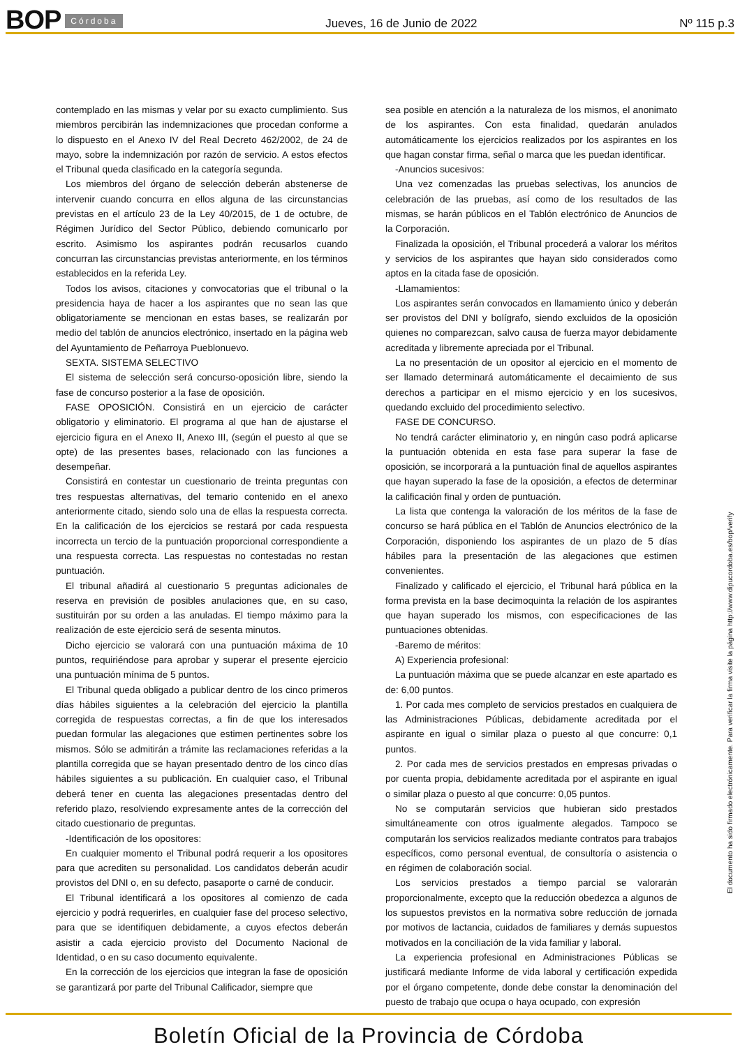BOP Córdoba
Jueves, 16 de Junio de 2022 Nº 115 p.3
contemplado en las mismas y velar por su exacto cumplimiento. Sus miembros percibirán las indemnizaciones que procedan conforme a lo dispuesto en el Anexo IV del Real Decreto 462/2002, de 24 de mayo, sobre la indemnización por razón de servicio. A estos efectos el Tribunal queda clasificado en la categoría segunda.
Los miembros del órgano de selección deberán abstenerse de intervenir cuando concurra en ellos alguna de las circunstancias previstas en el artículo 23 de la Ley 40/2015, de 1 de octubre, de Régimen Jurídico del Sector Público, debiendo comunicarlo por escrito. Asimismo los aspirantes podrán recusarlos cuando concurran las circunstancias previstas anteriormente, en los términos establecidos en la referida Ley.
Todos los avisos, citaciones y convocatorias que el tribunal o la presidencia haya de hacer a los aspirantes que no sean las que obligatoriamente se mencionan en estas bases, se realizarán por medio del tablón de anuncios electrónico, insertado en la página web del Ayuntamiento de Peñarroya Pueblonuevo.
SEXTA. SISTEMA SELECTIVO
El sistema de selección será concurso-oposición libre, siendo la fase de concurso posterior a la fase de oposición.
FASE OPOSICIÓN. Consistirá en un ejercicio de carácter obligatorio y eliminatorio. El programa al que han de ajustarse el ejercicio figura en el Anexo II, Anexo III, (según el puesto al que se opte) de las presentes bases, relacionado con las funciones a desempeñar.
Consistirá en contestar un cuestionario de treinta preguntas con tres respuestas alternativas, del temario contenido en el anexo anteriormente citado, siendo solo una de ellas la respuesta correcta. En la calificación de los ejercicios se restará por cada respuesta incorrecta un tercio de la puntuación proporcional correspondiente a una respuesta correcta. Las respuestas no contestadas no restan puntuación.
El tribunal añadirá al cuestionario 5 preguntas adicionales de reserva en previsión de posibles anulaciones que, en su caso, sustituirán por su orden a las anuladas. El tiempo máximo para la realización de este ejercicio será de sesenta minutos.
Dicho ejercicio se valorará con una puntuación máxima de 10 puntos, requiriéndose para aprobar y superar el presente ejercicio una puntuación mínima de 5 puntos.
El Tribunal queda obligado a publicar dentro de los cinco primeros días hábiles siguientes a la celebración del ejercicio la plantilla corregida de respuestas correctas, a fin de que los interesados puedan formular las alegaciones que estimen pertinentes sobre los mismos. Sólo se admitirán a trámite las reclamaciones referidas a la plantilla corregida que se hayan presentado dentro de los cinco días hábiles siguientes a su publicación. En cualquier caso, el Tribunal deberá tener en cuenta las alegaciones presentadas dentro del referido plazo, resolviendo expresamente antes de la corrección del citado cuestionario de preguntas.
-Identificación de los opositores:
En cualquier momento el Tribunal podrá requerir a los opositores para que acrediten su personalidad. Los candidatos deberán acudir provistos del DNI o, en su defecto, pasaporte o carné de conducir.
El Tribunal identificará a los opositores al comienzo de cada ejercicio y podrá requerirles, en cualquier fase del proceso selectivo, para que se identifiquen debidamente, a cuyos efectos deberán asistir a cada ejercicio provisto del Documento Nacional de Identidad, o en su caso documento equivalente.
En la corrección de los ejercicios que integran la fase de oposición se garantizará por parte del Tribunal Calificador, siempre que
sea posible en atención a la naturaleza de los mismos, el anonimato de los aspirantes. Con esta finalidad, quedarán anulados automáticamente los ejercicios realizados por los aspirantes en los que hagan constar firma, señal o marca que les puedan identificar.
-Anuncios sucesivos:
Una vez comenzadas las pruebas selectivas, los anuncios de celebración de las pruebas, así como de los resultados de las mismas, se harán públicos en el Tablón electrónico de Anuncios de la Corporación.
Finalizada la oposición, el Tribunal procederá a valorar los méritos y servicios de los aspirantes que hayan sido considerados como aptos en la citada fase de oposición.
-Llamamientos:
Los aspirantes serán convocados en llamamiento único y deberán ser provistos del DNI y bolígrafo, siendo excluidos de la oposición quienes no comparezcan, salvo causa de fuerza mayor debidamente acreditada y libremente apreciada por el Tribunal.
La no presentación de un opositor al ejercicio en el momento de ser llamado determinará automáticamente el decaimiento de sus derechos a participar en el mismo ejercicio y en los sucesivos, quedando excluido del procedimiento selectivo.
FASE DE CONCURSO.
No tendrá carácter eliminatorio y, en ningún caso podrá aplicarse la puntuación obtenida en esta fase para superar la fase de oposición, se incorporará a la puntuación final de aquellos aspirantes que hayan superado la fase de la oposición, a efectos de determinar la calificación final y orden de puntuación.
La lista que contenga la valoración de los méritos de la fase de concurso se hará pública en el Tablón de Anuncios electrónico de la Corporación, disponiendo los aspirantes de un plazo de 5 días hábiles para la presentación de las alegaciones que estimen convenientes.
Finalizado y calificado el ejercicio, el Tribunal hará pública en la forma prevista en la base decimoquinta la relación de los aspirantes que hayan superado los mismos, con especificaciones de las puntuaciones obtenidas.
-Baremo de méritos:
A) Experiencia profesional:
La puntuación máxima que se puede alcanzar en este apartado es de: 6,00 puntos.
1. Por cada mes completo de servicios prestados en cualquiera de las Administraciones Públicas, debidamente acreditada por el aspirante en igual o similar plaza o puesto al que concurre: 0,1 puntos.
2. Por cada mes de servicios prestados en empresas privadas o por cuenta propia, debidamente acreditada por el aspirante en igual o similar plaza o puesto al que concurre: 0,05 puntos.
No se computarán servicios que hubieran sido prestados simultáneamente con otros igualmente alegados. Tampoco se computarán los servicios realizados mediante contratos para trabajos específicos, como personal eventual, de consultoría o asistencia o en régimen de colaboración social.
Los servicios prestados a tiempo parcial se valorarán proporcionalmente, excepto que la reducción obedezca a algunos de los supuestos previstos en la normativa sobre reducción de jornada por motivos de lactancia, cuidados de familiares y demás supuestos motivados en la conciliación de la vida familiar y laboral.
La experiencia profesional en Administraciones Públicas se justificará mediante Informe de vida laboral y certificación expedida por el órgano competente, donde debe constar la denominación del puesto de trabajo que ocupa o haya ocupado, con expresión
El documento ha sido firmado electrónicamente. Para verificar la firma visite la página http://www.dipucordoba.es/bop/verify
Boletín Oficial de la Provincia de Córdoba